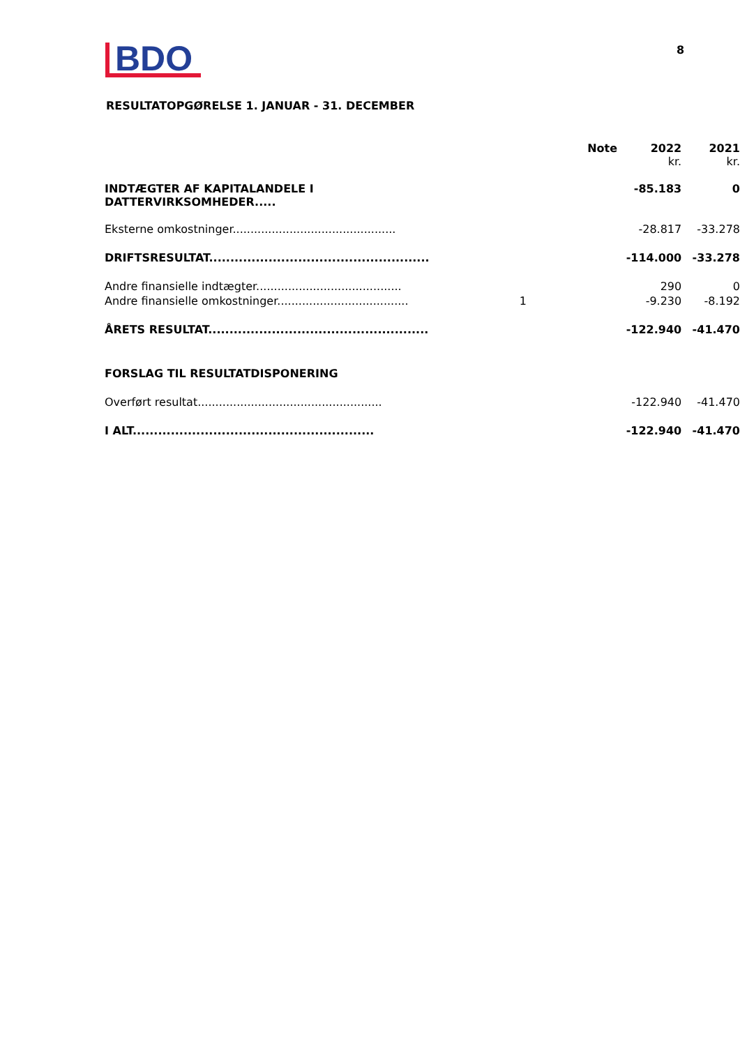BDO
8
RESULTATOPGØRELSE 1. JANUAR - 31. DECEMBER
| | Note | 2022 kr. | 2021 kr. |
| --- | --- | --- | --- |
| INDTÆGTER AF KAPITALANDELE I DATTERVIRKSOMHEDER..... | | -85.183 | 0 |
| Eksterne omkostninger.............................................. | | -28.817 | -33.278 |
| DRIFTSRESULTAT.................................................... | | -114.000 | -33.278 |
| Andre finansielle indtægter......................................... | | 290 | 0 |
| Andre finansielle omkostninger..................................... | 1 | -9.230 | -8.192 |
| ÅRETS RESULTAT.................................................... | | -122.940 | -41.470 |
| FORSLAG TIL RESULTATDISPONERING | | | |
| Overført resultat.................................................... | | -122.940 | -41.470 |
| I ALT......................................................... | | -122.940 | -41.470 |